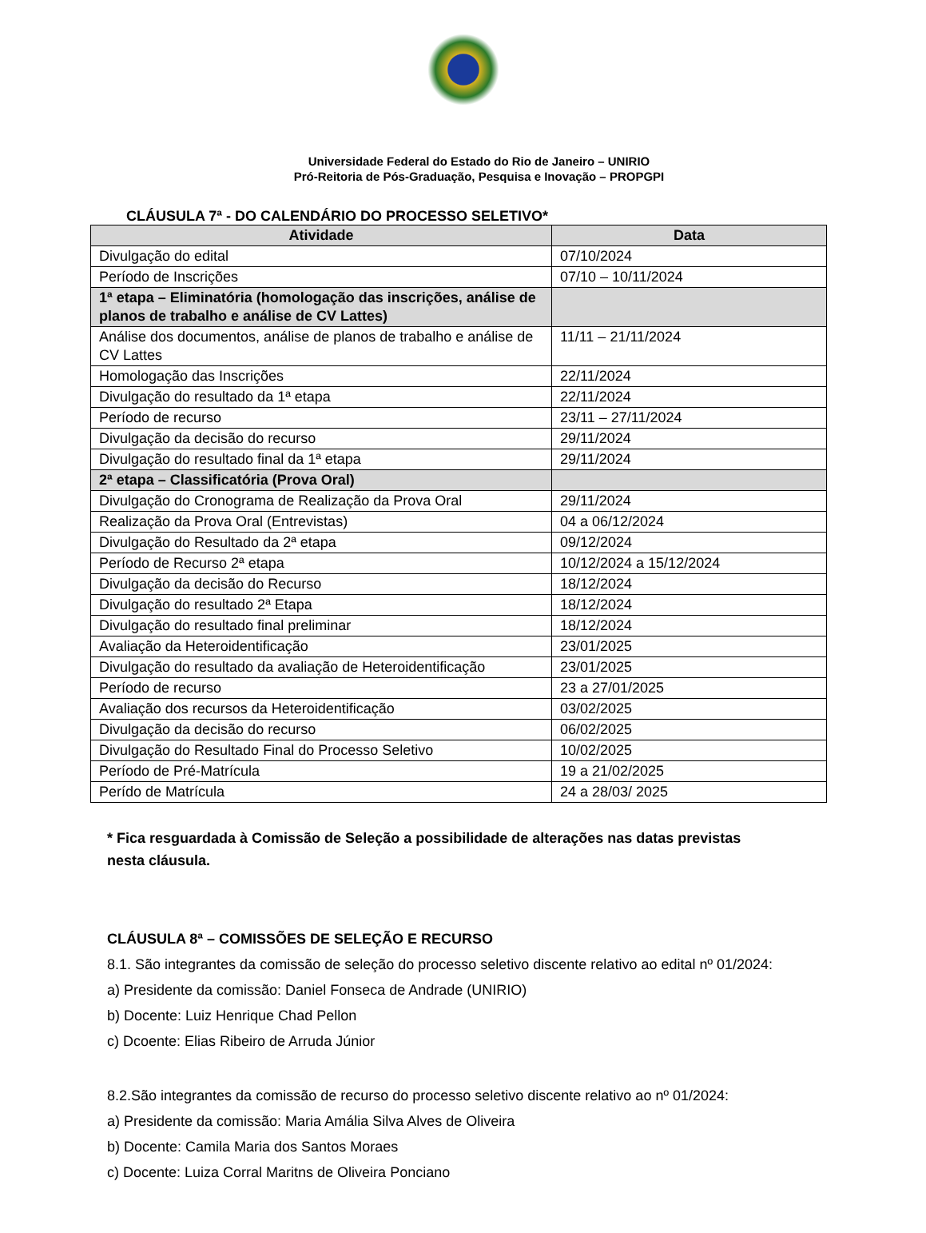Universidade Federal do Estado do Rio de Janeiro – UNIRIO
Pró-Reitoria de Pós-Graduação, Pesquisa e Inovação – PROPGPI
CLÁUSULA 7ª - DO CALENDÁRIO DO PROCESSO SELETIVO*
| Atividade | Data |
| --- | --- |
| Divulgação do edital | 07/10/2024 |
| Período de Inscrições | 07/10 – 10/11/2024 |
| 1ª etapa – Eliminatória (homologação das inscrições, análise de planos de trabalho e análise de CV Lattes) | |
| Análise dos documentos, análise de planos de trabalho e análise de CV Lattes | 11/11 – 21/11/2024 |
| Homologação das Inscrições | 22/11/2024 |
| Divulgação do resultado da 1ª etapa | 22/11/2024 |
| Período de recurso | 23/11 – 27/11/2024 |
| Divulgação da decisão do recurso | 29/11/2024 |
| Divulgação do resultado final da 1ª etapa | 29/11/2024 |
| 2ª etapa – Classificatória (Prova Oral) | |
| Divulgação do Cronograma de Realização da Prova Oral | 29/11/2024 |
| Realização da Prova Oral (Entrevistas) | 04 a 06/12/2024 |
| Divulgação do Resultado da 2ª etapa | 09/12/2024 |
| Período de Recurso 2ª etapa | 10/12/2024 a 15/12/2024 |
| Divulgação da decisão do Recurso | 18/12/2024 |
| Divulgação do resultado 2ª Etapa | 18/12/2024 |
| Divulgação do resultado final preliminar | 18/12/2024 |
| Avaliação da Heteroidentificação | 23/01/2025 |
| Divulgação do resultado da avaliação de Heteroidentificação | 23/01/2025 |
| Período de recurso | 23 a 27/01/2025 |
| Avaliação dos recursos da Heteroidentificação | 03/02/2025 |
| Divulgação da decisão do recurso | 06/02/2025 |
| Divulgação do Resultado Final do Processo Seletivo | 10/02/2025 |
| Período de Pré-Matrícula | 19 a 21/02/2025 |
| Perído de Matrícula | 24 a 28/03/ 2025 |
* Fica resguardada à Comissão de Seleção a possibilidade de alterações nas datas previstas nesta cláusula.
CLÁUSULA 8ª – COMISSÕES DE SELEÇÃO E RECURSO
8.1. São integrantes da comissão de seleção do processo seletivo discente relativo ao edital nº 01/2024:
a) Presidente da comissão: Daniel Fonseca de Andrade (UNIRIO)
b) Docente: Luiz Henrique Chad Pellon
c) Dcoente: Elias Ribeiro de Arruda Júnior
8.2.São integrantes da comissão de recurso do processo seletivo discente relativo ao nº 01/2024:
a) Presidente da comissão: Maria Amália Silva Alves de Oliveira
b) Docente: Camila Maria dos Santos Moraes
c) Docente: Luiza Corral Maritns de Oliveira Ponciano